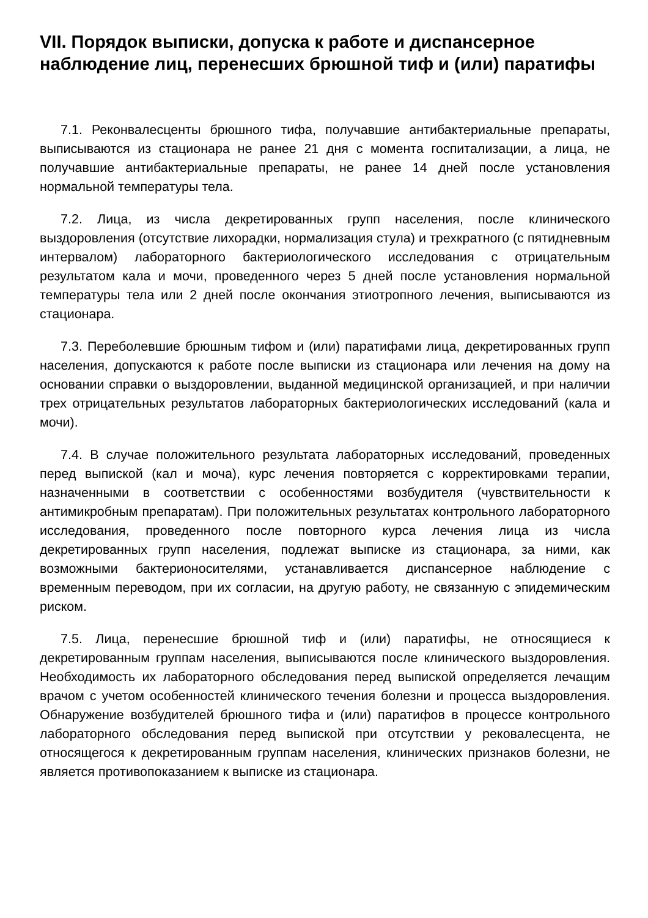VII. Порядок выписки, допуска к работе и диспансерное наблюдение лиц, перенесших брюшной тиф и (или) паратифы
7.1. Реконвалесценты брюшного тифа, получавшие антибактериальные препараты, выписываются из стационара не ранее 21 дня с момента госпитализации, а лица, не получавшие антибактериальные препараты, не ранее 14 дней после установления нормальной температуры тела.
7.2. Лица, из числа декретированных групп населения, после клинического выздоровления (отсутствие лихорадки, нормализация стула) и трехкратного (с пятидневным интервалом) лабораторного бактериологического исследования с отрицательным результатом кала и мочи, проведенного через 5 дней после установления нормальной температуры тела или 2 дней после окончания этиотропного лечения, выписываются из стационара.
7.3. Переболевшие брюшным тифом и (или) паратифами лица, декретированных групп населения, допускаются к работе после выписки из стационара или лечения на дому на основании справки о выздоровлении, выданной медицинской организацией, и при наличии трех отрицательных результатов лабораторных бактериологических исследований (кала и мочи).
7.4. В случае положительного результата лабораторных исследований, проведенных перед выпиской (кал и моча), курс лечения повторяется с корректировками терапии, назначенными в соответствии с особенностями возбудителя (чувствительности к антимикробным препаратам). При положительных результатах контрольного лабораторного исследования, проведенного после повторного курса лечения лица из числа декретированных групп населения, подлежат выписке из стационара, за ними, как возможными бактерионосителями, устанавливается диспансерное наблюдение с временным переводом, при их согласии, на другую работу, не связанную с эпидемическим риском.
7.5. Лица, перенесшие брюшной тиф и (или) паратифы, не относящиеся к декретированным группам населения, выписываются после клинического выздоровления. Необходимость их лабораторного обследования перед выпиской определяется лечащим врачом с учетом особенностей клинического течения болезни и процесса выздоровления. Обнаружение возбудителей брюшного тифа и (или) паратифов в процессе контрольного лабораторного обследования перед выпиской при отсутствии у рековалесцента, не относящегося к декретированным группам населения, клинических признаков болезни, не является противопоказанием к выписке из стационара.